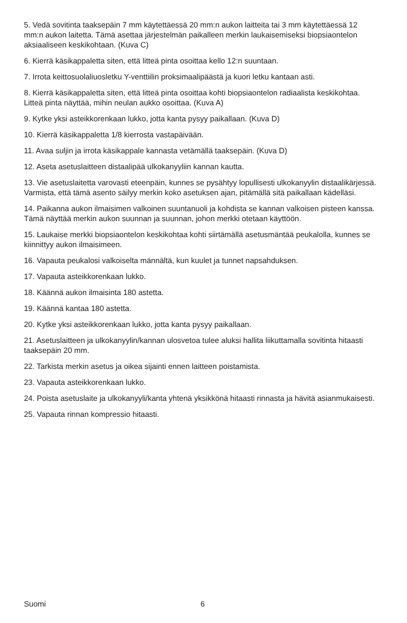5. Vedä sovitinta taaksepäin 7 mm käytettäessä 20 mm:n aukon laitteita tai 3 mm käytettäessä 12 mm:n aukon laitetta. Tämä asettaa järjestelmän paikalleen merkin laukaisemiseksi biopsiaontelon aksiaaliseen keskikohtaan. (Kuva C)
6. Kierrä käsikappaletta siten, että litteä pinta osoittaa kello 12:n suuntaan.
7. Irrota keittosuolaliuosletku Y-venttiilin proksimaalipäästä ja kuori letku kantaan asti.
8. Kierrä käsikappaletta siten, että litteä pinta osoittaa kohti biopsiaontelon radiaalista keskikohtaa. Litteä pinta näyttää, mihin neulan aukko osoittaa. (Kuva A)
9. Kytke yksi asteikkorenkaan lukko, jotta kanta pysyy paikallaan. (Kuva D)
10. Kierrä käsikappaletta 1/8 kierrosta vastapäivään.
11. Avaa suljin ja irrota käsikappale kannasta vetämällä taaksepäin. (Kuva D)
12. Aseta asetuslaitteen distaalipää ulkokanyyliin kannan kautta.
13. Vie asetuslaitetta varovasti eteenpäin, kunnes se pysähtyy lopullisesti ulkokanyylin distaalikärjessä. Varmista, että tämä asento säilyy merkin koko asetuksen ajan, pitämällä sitä paikallaan kädelläsi.
14. Paikanna aukon ilmaisimen valkoinen suuntanuoli ja kohdista se kannan valkoisen pisteen kanssa. Tämä näyttää merkin aukon suunnan ja suunnan, johon merkki otetaan käyttöön.
15. Laukaise merkki biopsiaontelon keskikohtaa kohti siirtämällä asetusmäntää peukalolla, kunnes se kiinnittyy aukon ilmaisimeen.
16. Vapauta peukalosi valkoiselta männältä, kun kuulet ja tunnet napsahduksen.
17. Vapauta asteikkorenkaan lukko.
18. Käännä aukon ilmaisinta 180 astetta.
19. Käännä kantaa 180 astetta.
20. Kytke yksi asteikkorenkaan lukko, jotta kanta pysyy paikallaan.
21. Asetuslaitteen ja ulkokanyylin/kannan ulosvetoa tulee aluksi hallita liikuttamalla sovitinta hitaasti taaksepäin 20 mm.
22. Tarkista merkin asetus ja oikea sijainti ennen laitteen poistamista.
23. Vapauta asteikkorenkaan lukko.
24. Poista asetuslaite ja ulkokanyyli/kanta yhtenä yksikkönä hitaasti rinnasta ja hävitä asianmukaisesti.
25. Vapauta rinnan kompressio hitaasti.
Suomi 6